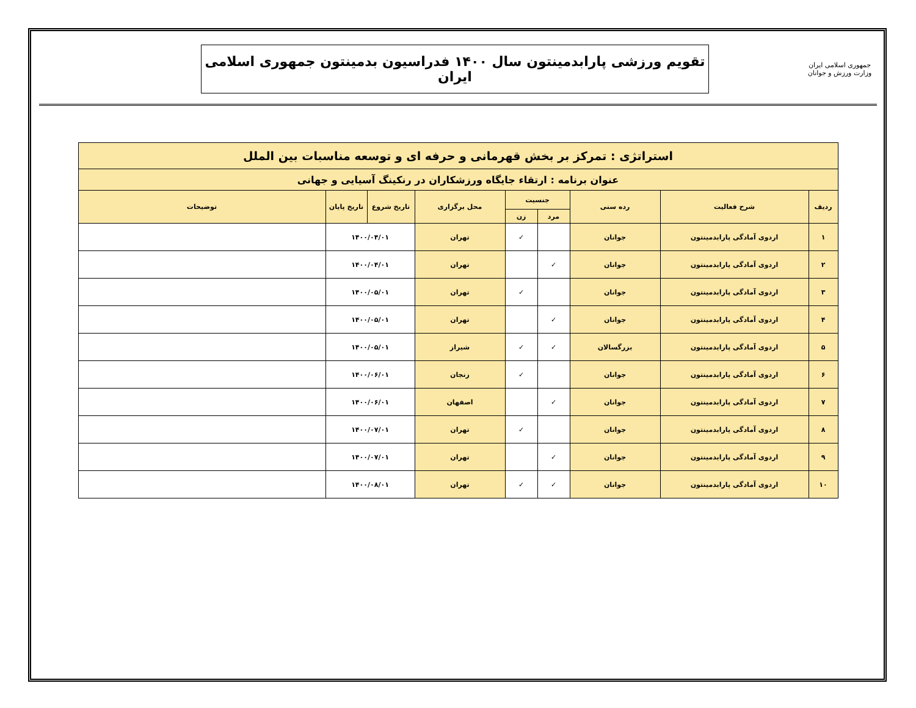جمهوری اسلامی ایران
وزارت ورزش و جوانان
تقویم ورزشی پارابدمینتون سال ۱۴۰۰ فدراسیون بدمینتون جمهوری اسلامی ایران
| استراتژی : تمرکز بر بخش قهرمانی و حرفه ای و توسعه مناسبات بین الملل | | | | | | | | |
| --- | --- | --- | --- | --- | --- | --- | --- | --- |
| عنوان برنامه : ارتقاء جایگاه ورزشکاران در رنکینگ آسیایی و جهانی | | | | | | | | |
| ردیف | شرح فعالیت | رده سنی | جنسیت | | محل برگزاری | تاریخ شروع | تاریخ پایان | توضیحات |
| | | | مرد | زن | | | | |
| ۱ | اردوی آمادگی پارابدمینتون | جوانان | | ✓ | تهران | ۱۴۰۰/۰۴/۰۱ | | |
| ۲ | اردوی آمادگی پارابدمینتون | جوانان | ✓ | | تهران | ۱۴۰۰/۰۴/۰۱ | | |
| ۳ | اردوی آمادگی پارابدمینتون | جوانان | | ✓ | تهران | ۱۴۰۰/۰۵/۰۱ | | |
| ۴ | اردوی آمادگی پارابدمینتون | جوانان | ✓ | | تهران | ۱۴۰۰/۰۵/۰۱ | | |
| ۵ | اردوی آمادگی پارابدمینتون | بزرگسالان | ✓ | ✓ | شیراز | ۱۴۰۰/۰۵/۰۱ | | |
| ۶ | اردوی آمادگی پارابدمینتون | جوانان | | ✓ | زنجان | ۱۴۰۰/۰۶/۰۱ | | |
| ۷ | اردوی آمادگی پارابدمینتون | جوانان | ✓ | | اصفهان | ۱۴۰۰/۰۶/۰۱ | | |
| ۸ | اردوی آمادگی پارابدمینتون | جوانان | | ✓ | تهران | ۱۴۰۰/۰۷/۰۱ | | |
| ۹ | اردوی آمادگی پارابدمینتون | جوانان | ✓ | | تهران | ۱۴۰۰/۰۷/۰۱ | | |
| ۱۰ | اردوی آمادگی پارابدمینتون | جوانان | ✓ | ✓ | تهران | ۱۴۰۰/۰۸/۰۱ | | |